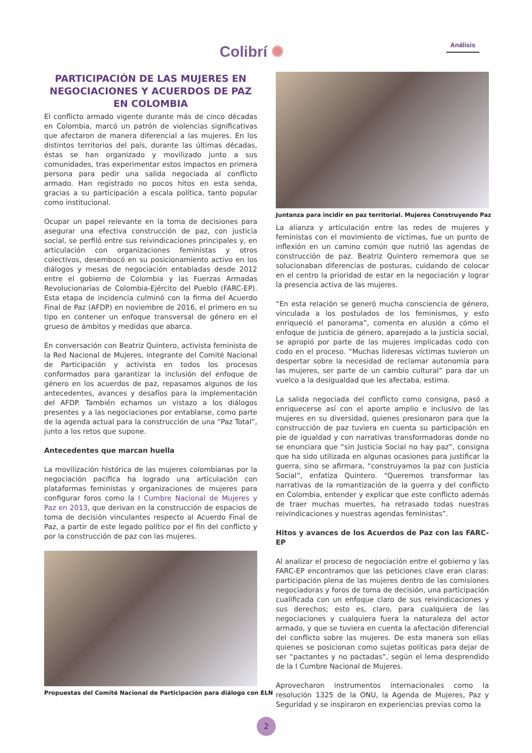Colibrí ✺ Análisis
PARTICIPACIÓN DE LAS MUJERES EN NEGOCIACIONES Y ACUERDOS DE PAZ EN COLOMBIA
El conflicto armado vigente durante más de cinco décadas en Colombia, marcó un patrón de violencias significativas que afectaron de manera diferencial a las mujeres. En los distintos territorios del país, durante las últimas décadas, éstas se han organizado y movilizado junto a sus comunidades, tras experimentar estos impactos en primera persona para pedir una salida negociada al conflicto armado. Han registrado no pocos hitos en esta senda, gracias a su participación a escala política, tanto popular como institucional.
Ocupar un papel relevante en la toma de decisiones para asegurar una efectiva construcción de paz, con justicia social, se perfiló entre sus reivindicaciones principales y, en articulación con organizaciones feministas y otros colectivos, desembocó en su posicionamiento activo en los diálogos y mesas de negociación entabladas desde 2012 entre el gobierno de Colombia y las Fuerzas Armadas Revolucionarias de Colombia-Ejército del Pueblo (FARC-EP). Esta etapa de incidencia culminó con la firma del Acuerdo Final de Paz (AFDP) en noviembre de 2016, el primero en su tipo en contener un enfoque transversal de género en el grueso de ámbitos y medidas que abarca.
En conversación con Beatriz Quintero, activista feminista de la Red Nacional de Mujeres, integrante del Comité Nacional de Participación y activista en todos los procesos conformados para garantizar la inclusión del enfoque de género en los acuerdos de paz, repasamos algunos de los antecedentes, avances y desafíos para la implementación del AFDP. También echamos un vistazo a los diálogos presentes y a las negociaciones por entablarse, como parte de la agenda actual para la construcción de una “Paz Total”, junto a los retos que supone.
Antecedentes que marcan huella
La movilización histórica de las mujeres colombianas por la negociación pacífica ha logrado una articulación con plataformas feministas y organizaciones de mujeres para configurar foros como la I Cumbre Nacional de Mujeres y Paz en 2013, que derivan en la construcción de espacios de toma de decisión vinculantes respecto al Acuerdo Final de Paz, a partir de este legado político por el fin del conflicto y por la construcción de paz con las mujeres.
Propuestas del Comité Nacional de Participación para diálogo con ELN
Juntanza para incidir en paz territorial. Mujeres Construyendo Paz
La alianza y articulación entre las redes de mujeres y feministas con el movimiento de víctimas, fue un punto de inflexión en un camino común que nutrió las agendas de construcción de paz. Beatriz Quintero rememora que se solucionaban diferencias de posturas, cuidando de colocar en el centro la prioridad de estar en la negociación y lograr la presencia activa de las mujeres.
“En esta relación se generó mucha consciencia de género, vinculada a los postulados de los feminismos, y esto enriqueció el panorama”, comenta en alusión a cómo el enfoque de justicia de género, aparejado a la justicia social, se apropió por parte de las mujeres implicadas codo con codo en el proceso. “Muchas lideresas víctimas tuvieron un despertar sobre la necesidad de reclamar autonomía para las mujeres, ser parte de un cambio cultural” para dar un vuelco a la desigualdad que les afectaba, estima.
La salida negociada del conflicto como consigna, pasó a enriquecerse así con el aporte amplio e inclusivo de las mujeres en su diversidad, quienes presionaron para que la construcción de paz tuviera en cuenta su participación en pie de igualdad y con narrativas transformadoras donde no se enunciara que “sin Justicia Social no hay paz”, consigna que ha sido utilizada en algunas ocasiones para justificar la guerra, sino se afirmara, “construyamos la paz con Justicia Social”, enfatiza Quintero. “Queremos transformar las narrativas de la romantización de la guerra y del conflicto en Colombia, entender y explicar que este conflicto además de traer muchas muertes, ha retrasado todas nuestras reivindicaciones y nuestras agendas feministas”.
Hitos y avances de los Acuerdos de Paz con las FARC- EP
Al analizar el proceso de negociación entre el gobierno y las FARC-EP encontramos que las peticiones clave eran claras: participación plena de las mujeres dentro de las comisiones negociadoras y foros de toma de decisión, una participación cualificada con un enfoque claro de sus reivindicaciones y sus derechos; esto es, claro, para cualquiera de las negociaciones y cualquiera fuera la naturaleza del actor armado, y que se tuviera en cuenta la afectación diferencial del conflicto sobre las mujeres. De esta manera son ellas quienes se posicionan como sujetas políticas para dejar de ser “pactantes y no pactadas”, según el lema desprendido de la I Cumbre Nacional de Mujeres.
Aprovecharon instrumentos internacionales como la resolución 1325 de la ONU, la Agenda de Mujeres, Paz y Seguridad y se inspiraron en experiencias previas como la
2